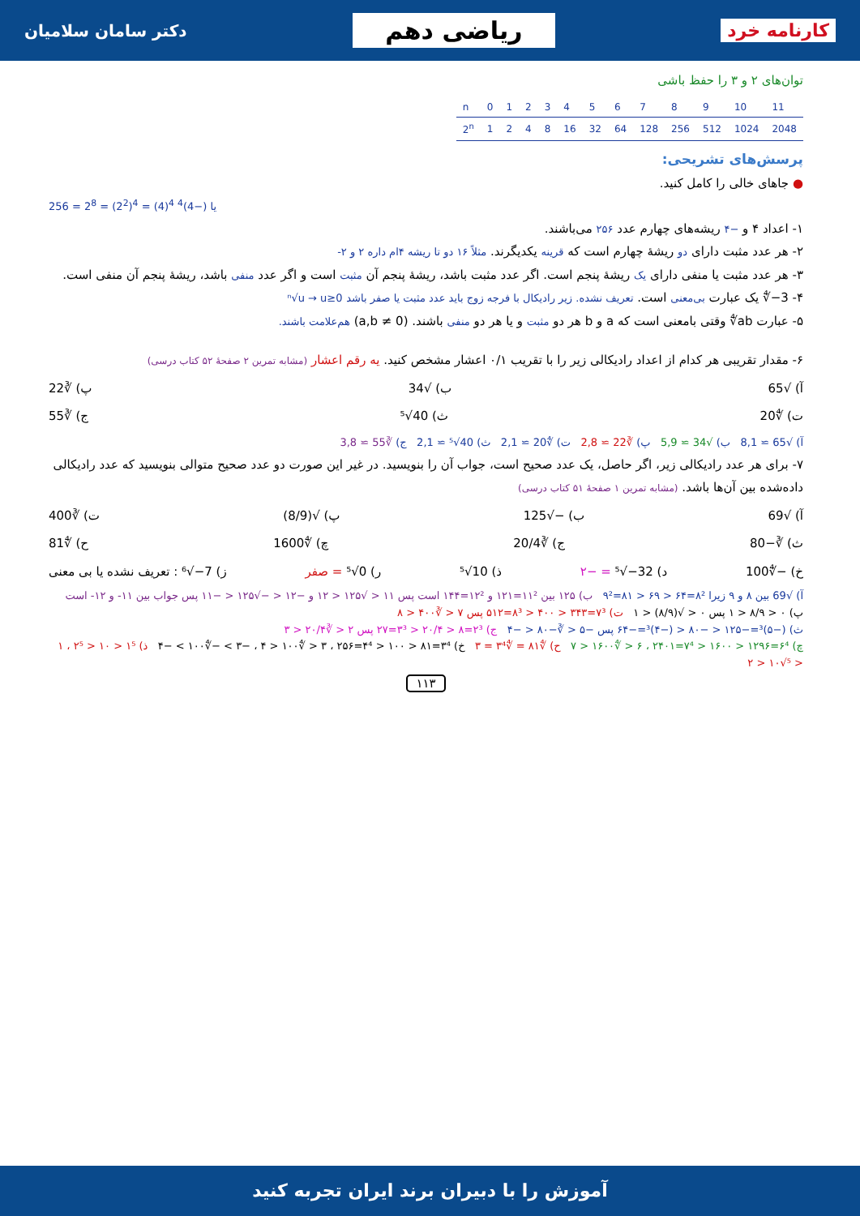کارنامه خرد ریاضی دهم دکتر سامان سلامیان
توان‌های ۲ و ۳ را حفظ باشی
| n | 0 | 1 | 2 | 3 | 4 | 5 | 6 | 7 | 8 | 9 | 10 | 11 |
| 2<sup>n</sup> | 1 | 2 | 4 | 8 | 16 | 32 | 64 | 128 | 256 | 512 | 1024 | 2048 |
پرسش‌های تشریحی:
● جاهای خالی را کامل کنید.
256 = 2<sup>8</sup> = (2<sup>2</sup>)<sup>4</sup> = (4)<sup>4</sup> یا (−4)<sup>4</sup>
۱- اعداد ۴ و −۴ ریشه‌های چهارم عدد ۲۵۶ می‌باشند.
۲- هر عدد مثبت دارای دو ریشهٔ چهارم است که قرینه یکدیگرند. مثلاً ۱۶ دو تا ریشه ۴ام داره ۲ و ۲-
۳- هر عدد مثبت یا منفی دارای یک ریشهٔ پنجم است. اگر عدد مثبت باشد، ریشهٔ پنجم آن مثبت است و اگر عدد منفی باشد، ریشهٔ پنجم آن منفی است.
۴- ∜−3 یک عبارت بی‌معنی است. تعریف نشده. زیر رادیکال با فرجه زوج باید عدد مثبت یا صفر باشد ⁿ√u → u≥0
۵- عبارت ∜ab وقتی بامعنی است که a و b هر دو مثبت و یا هر دو منفی باشند. (a,b ≠ 0) هم‌علامت باشند.
۶- مقدار تقریبی هر کدام از اعداد رادیکالی زیر را با تقریب ۰/۱ اعشار مشخص کنید. یه رقم اعشار (مشابه تمرین ۲ صفحهٔ ۵۲ کتاب درسی)
آ) √65 ب) √34 پ) ∛22
ت) ∜20 ث) ⁵√40 ج) ∛55
آ) √65 ≃ 8,1 ب) √34 ≃ 5,9 پ) ∛22 ≃ 2,8 ت) ∜20 ≃ 2,1 ث) ⁵√40 ≃ 2,1 ج) ∛55 ≃ 3,8
۷- برای هر عدد رادیکالی زیر، اگر حاصل، یک عدد صحیح است، جواب آن را بنویسید. در غیر این صورت دو عدد صحیح متوالی بنویسید که عدد رادیکالی داده‌شده بین آن‌ها باشد. (مشابه تمرین ۱ صفحهٔ ۵۱ کتاب درسی)
آ) √69 ب) −√125 پ) √(8/9) ت) ∛400
ث) ∛−80 ج) ∛20/4 چ) ∜1600 ح) ∜81
خ) −∜100 د) ⁵√−32 = −۲ ذ) ⁵√10 ر) ⁵√0 = صفر ز) ⁶√−7 : تعریف نشده یا بی معنی
آ) √69 بین ۸ و ۹ زیرا ۸²=۶۴ < ۶۹ < ۸۱=۹² ب) ۱۲۵ بین ۱۱²=۱۲۱ و ۱۲²=۱۴۴ است پس ۱۱ < √۱۲۵ < ۱۲ و −۱۲ < −√۱۲۵ < −۱۱ پس جواب بین ۱۱- و ۱۲- است
پ) ۰ < ۸/۹ < ۱ پس ۰ < √(۸/۹) < ۱ ت) ۷³=۳۴۳ < ۴۰۰ < ۸³=۵۱۲ پس ۷ < ∛۴۰۰ < ۸
ث) (−۵)³=−۱۲۵ < −۸۰ < (−۴)³=−۶۴ پس −۵ < ∛−۸۰ < −۴ ج) ۲³=۸ < ۲۰/۴ < ۳³=۲۷ پس ۲ < ∛۲۰/۴ < ۳
چ) ۶⁴=۱۲۹۶ < ۱۶۰۰ < ۷⁴=۲۴۰۱ ، ۶ < ∜۱۶۰۰ < ۷ ح) ∜۸۱ = ∜۳⁴ = ۳ خ) ۳⁴=۸۱ < ۱۰۰ < ۴⁴=۲۵۶ ، ۳ < ∜۱۰۰ < ۴ ، −۳ > −∜۱۰۰ > −۴ ذ) ۱⁵ < ۱۰ < ۲⁵ ، ۱ < ⁵√۱۰ < ۲
۱۱۳
آموزش را با دبیران برند ایران تجربه کنید